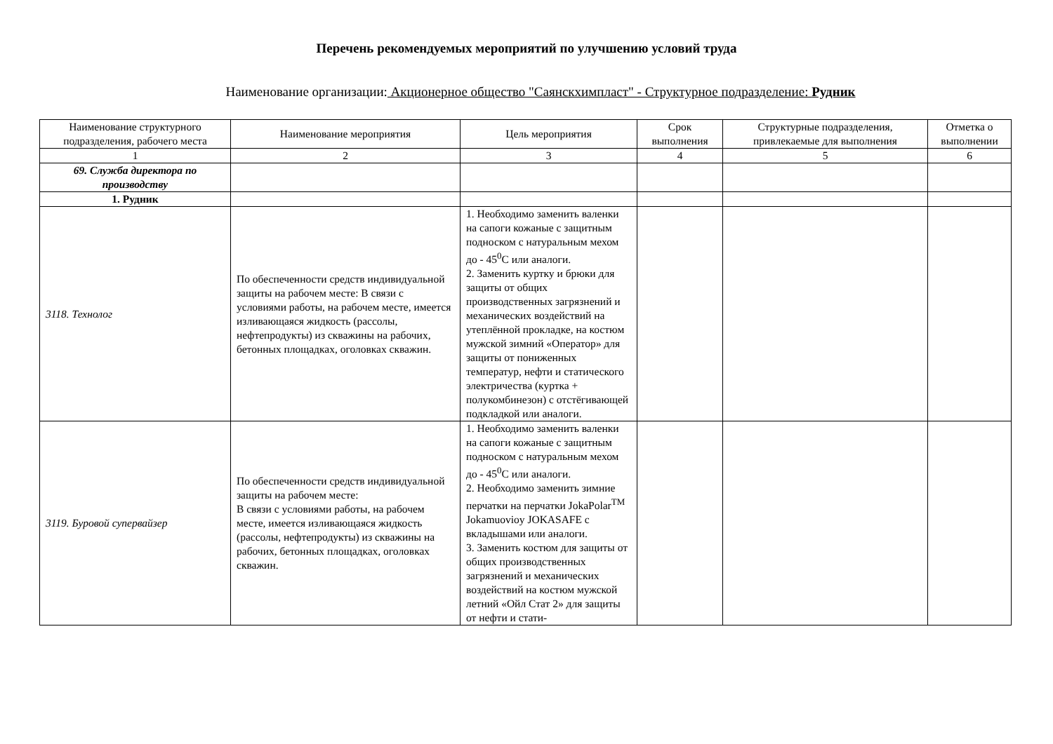Перечень рекомендуемых мероприятий по улучшению условий труда
Наименование организации: Акционерное общество "Саянскхимпласт" - Структурное подразделение: Рудник
| Наименование структурного подразделения, рабочего места | Наименование мероприятия | Цель мероприятия | Срок выполнения | Структурные подразделения, привлекаемые для выполнения | Отметка о выполнении |
| --- | --- | --- | --- | --- | --- |
| 1 | 2 | 3 | 4 | 5 | 6 |
| 69. Служба директора по производству | | | | | |
| 1. Рудник | | | | | |
| 3118. Технолог | По обеспеченности средств индивидуальной защиты на рабочем месте: В связи с условиями работы, на рабочем месте, имеется изливающаяся жидкость (рассолы, нефтепродукты) из скважины на рабочих, бетонных площадках, оголовках скважин. | 1. Необходимо заменить валенки на сапоги кожаные с защитным подноском с натуральным мехом до - 45<sup>0</sup>С или аналоги. 2. Заменить куртку и брюки для защиты от общих производственных загрязнений и механических воздействий на утеплённой прокладке, на костюм мужской зимний «Оператор» для защиты от пониженных температур, нефти и статического электричества (куртка + полукомбинезон) с отстёгивающей подкладкой или аналоги. | | | |
| 3119. Буровой супервайзер | По обеспеченности средств индивидуальной защиты на рабочем месте: В связи с условиями работы, на рабочем месте, имеется изливающаяся жидкость (рассолы, нефтепродукты) из скважины на рабочих, бетонных площадках, оголовках скважин. | 1. Необходимо заменить валенки на сапоги кожаные с защитным подноском с натуральным мехом до - 45<sup>0</sup>С или аналоги. 2. Необходимо заменить зимние перчатки на перчатки JokaPolar<sup>TM</sup> Jokamuovioy JOKASAFE с вкладышами или аналоги. 3. Заменить костюм для защиты от общих производственных загрязнений и механических воздействий на костюм мужской летний «Ойл Стат 2» для защиты от нефти и стати- | | | |